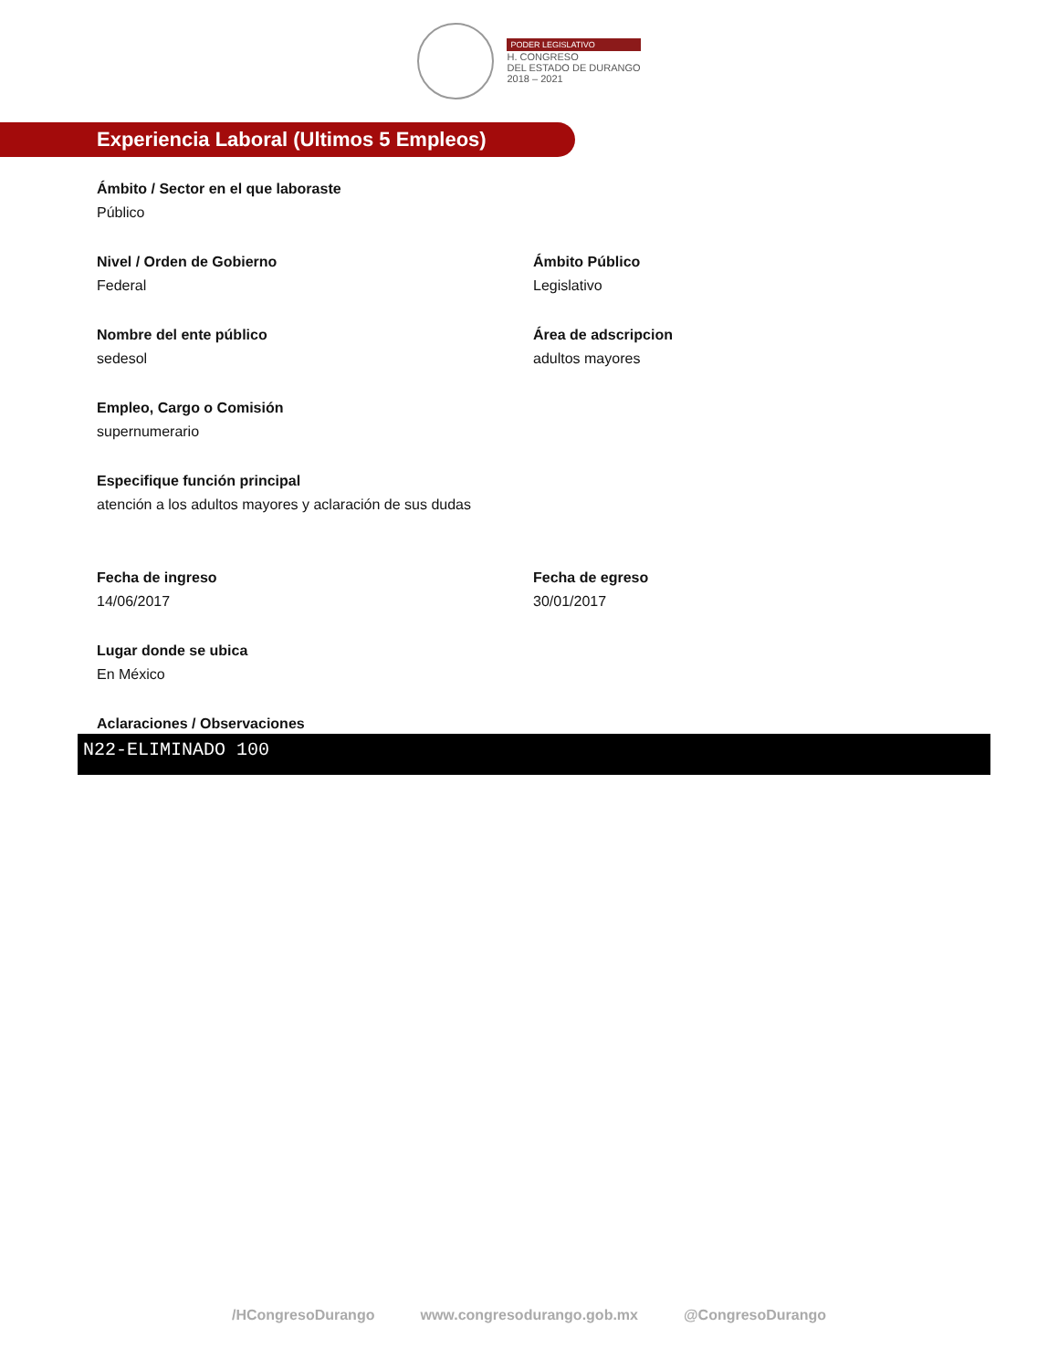PODER LEGISLATIVO
H. CONGRESO
DEL ESTADO DE DURANGO
2018 – 2021
Experiencia Laboral (Ultimos 5 Empleos)
Ámbito / Sector en el que laboraste
Público
Nivel / Orden de Gobierno
Federal
Ámbito Público
Legislativo
Nombre del ente público
sedesol
Área de adscripcion
adultos mayores
Empleo, Cargo o Comisión
supernumerario
Especifique función principal
atención a los adultos mayores y aclaración de sus dudas
Fecha de ingreso
14/06/2017
Fecha de egreso
30/01/2017
Lugar donde se ubica
En México
Aclaraciones / Observaciones
N22-ELIMINADO 100
/HCongresoDurango www.congresodurango.gob.mx @CongresoDurango